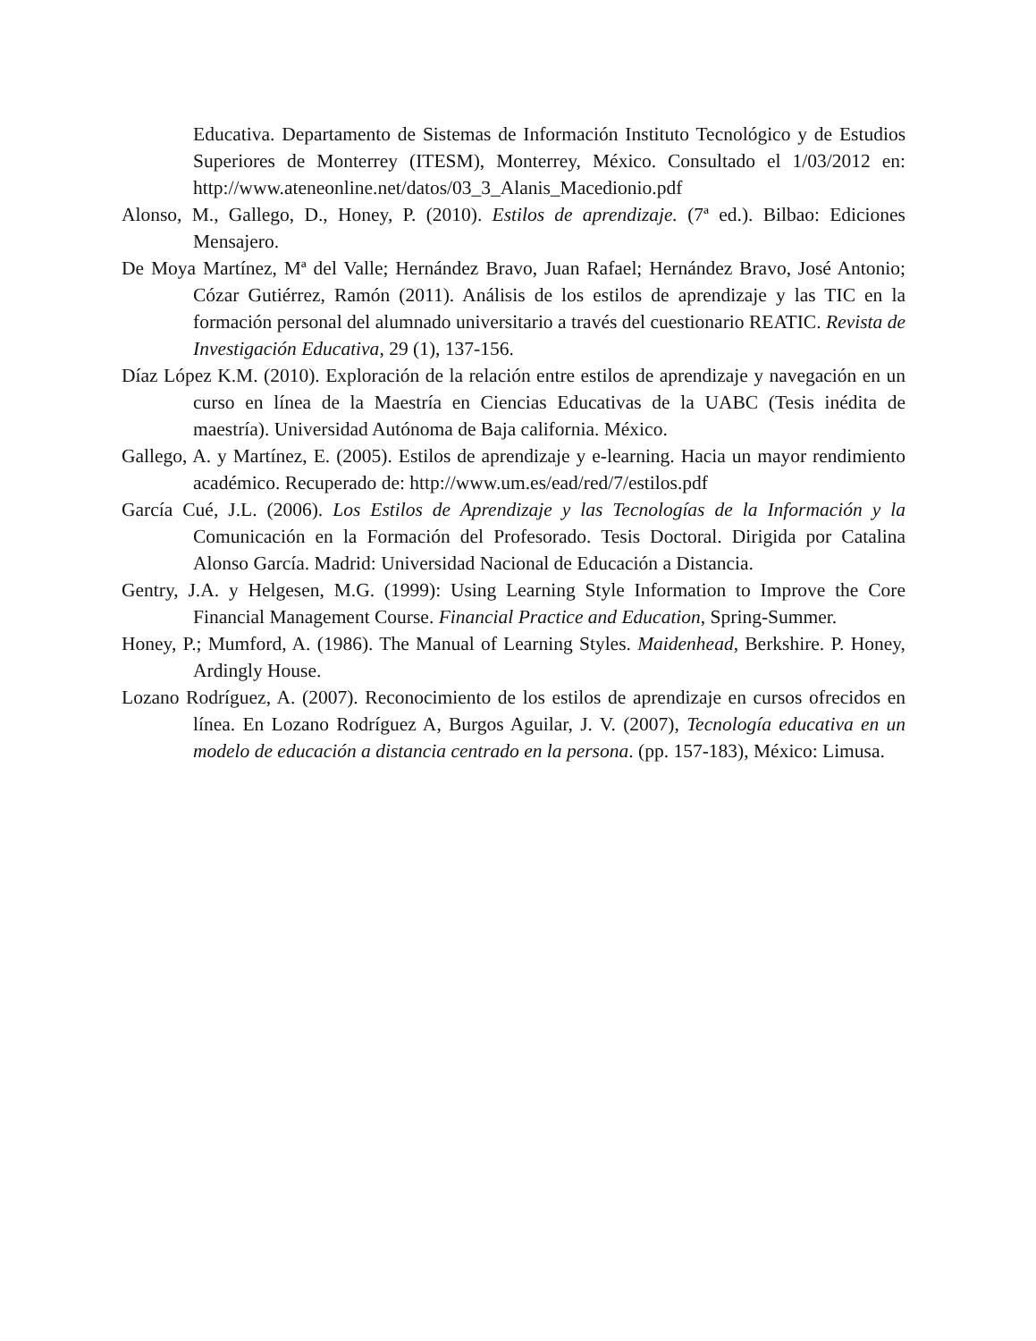Educativa. Departamento de Sistemas de Información Instituto Tecnológico y de Estudios Superiores de Monterrey (ITESM), Monterrey, México. Consultado el 1/03/2012 en: http://www.ateneonline.net/datos/03_3_Alanis_Macedionio.pdf
Alonso, M., Gallego, D., Honey, P. (2010). Estilos de aprendizaje. (7ª ed.). Bilbao: Ediciones Mensajero.
De Moya Martínez, Mª del Valle; Hernández Bravo, Juan Rafael; Hernández Bravo, José Antonio; Cózar Gutiérrez, Ramón (2011). Análisis de los estilos de aprendizaje y las TIC en la formación personal del alumnado universitario a través del cuestionario REATIC. Revista de Investigación Educativa, 29 (1), 137-156.
Díaz López K.M. (2010). Exploración de la relación entre estilos de aprendizaje y navegación en un curso en línea de la Maestría en Ciencias Educativas de la UABC (Tesis inédita de maestría). Universidad Autónoma de Baja california. México.
Gallego, A. y Martínez, E. (2005). Estilos de aprendizaje y e-learning. Hacia un mayor rendimiento académico. Recuperado de: http://www.um.es/ead/red/7/estilos.pdf
García Cué, J.L. (2006). Los Estilos de Aprendizaje y las Tecnologías de la Información y la Comunicación en la Formación del Profesorado. Tesis Doctoral. Dirigida por Catalina Alonso García. Madrid: Universidad Nacional de Educación a Distancia.
Gentry, J.A. y Helgesen, M.G. (1999): Using Learning Style Information to Improve the Core Financial Management Course. Financial Practice and Education, Spring-Summer.
Honey, P.; Mumford, A. (1986). The Manual of Learning Styles. Maidenhead, Berkshire. P. Honey, Ardingly House.
Lozano Rodríguez, A. (2007). Reconocimiento de los estilos de aprendizaje en cursos ofrecidos en línea. En Lozano Rodríguez A, Burgos Aguilar, J. V. (2007), Tecnología educativa en un modelo de educación a distancia centrado en la persona. (pp. 157-183), México: Limusa.